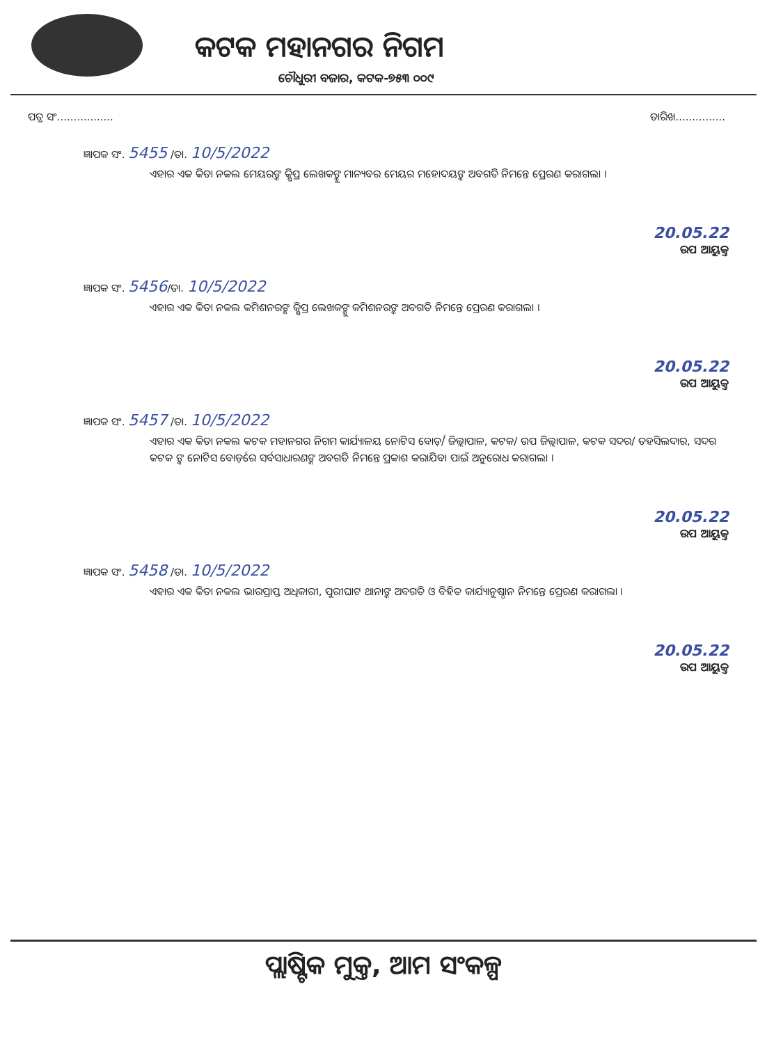କଟକ ମହାନଗର ନିଗମ
ଚୌଧୁରୀ ବଜାର, କଟକ-୭୫୩ ୦୦୯
ପତ୍ର ସଂ................. ତାରିଖ...............
ଜ୍ଞାପକ ସଂ. 5455 /ତା. 10/5/2022
ଏହାର ଏକ କିତା ନକଲ ମେୟରଙ୍କ କ୍ଷିପ୍ର ଲେଖକଙ୍କୁ ମାନ୍ୟବର ମେୟର ମହୋଦୟଙ୍କ ଅବଗତି ନିମନ୍ତେ ପ୍ରେରଣ କରାଗଲା ।
20.05.22
ଉପ ଆୟୁକ୍ତ
ଜ୍ଞାପକ ସଂ. 5456/ତା. 10/5/2022
ଏହାର ଏକ କିତା ନକଲ କମିଶନରଙ୍କ କ୍ଷିପ୍ର ଲେଖକଙ୍କୁ କମିଶନରଙ୍କ ଅବଗତି ନିମନ୍ତେ ପ୍ରେରଣ କରାଗଲା ।
20.05.22
ଉପ ଆୟୁକ୍ତ
ଜ୍ଞାପକ ସଂ. 5457 /ତା. 10/5/2022
ଏହାର ଏକ କିତା ନକଲ କଟକ ମହାନଗର ନିଗମ କାର୍ଯ୍ୟାଳୟ ନୋଟିସ ବୋର୍ଡ଼/ ଜିଲ୍ଲାପାଳ, କଟକ/ ଉପ ଜିଲ୍ଲାପାଳ, କଟକ ସଦର/ ତହସିଲଦାର, ସଦର କଟକ ଙ୍କ ନୋଟିସ ବୋର୍ଡ଼ରେ ସର୍ବସାଧାରଣଙ୍କ ଅବଗତି ନିମନ୍ତେ ପ୍ରକାଶ କରାଯିବା ପାଇଁ ଅନୁରୋଧ କରାଗଲା ।
20.05.22
ଉପ ଆୟୁକ୍ତ
ଜ୍ଞାପକ ସଂ. 5458 /ତା. 10/5/2022
ଏହାର ଏକ କିତା ନକଲ ଭାରପ୍ରାପ୍ତ ଅଧିକାରୀ, ପୁରୀଘାଟ ଥାନାଙ୍କ ଅବଗତି ଓ ବିହିତ କାର୍ଯ୍ୟାନୁଷ୍ଠାନ ନିମନ୍ତେ ପ୍ରେରଣ କରାଗଲା ।
20.05.22
ଉପ ଆୟୁକ୍ତ
ପ୍ଲାଷ୍ଟିକ ମୁକ୍ତ, ଆମ ସଂକଳ୍ପ